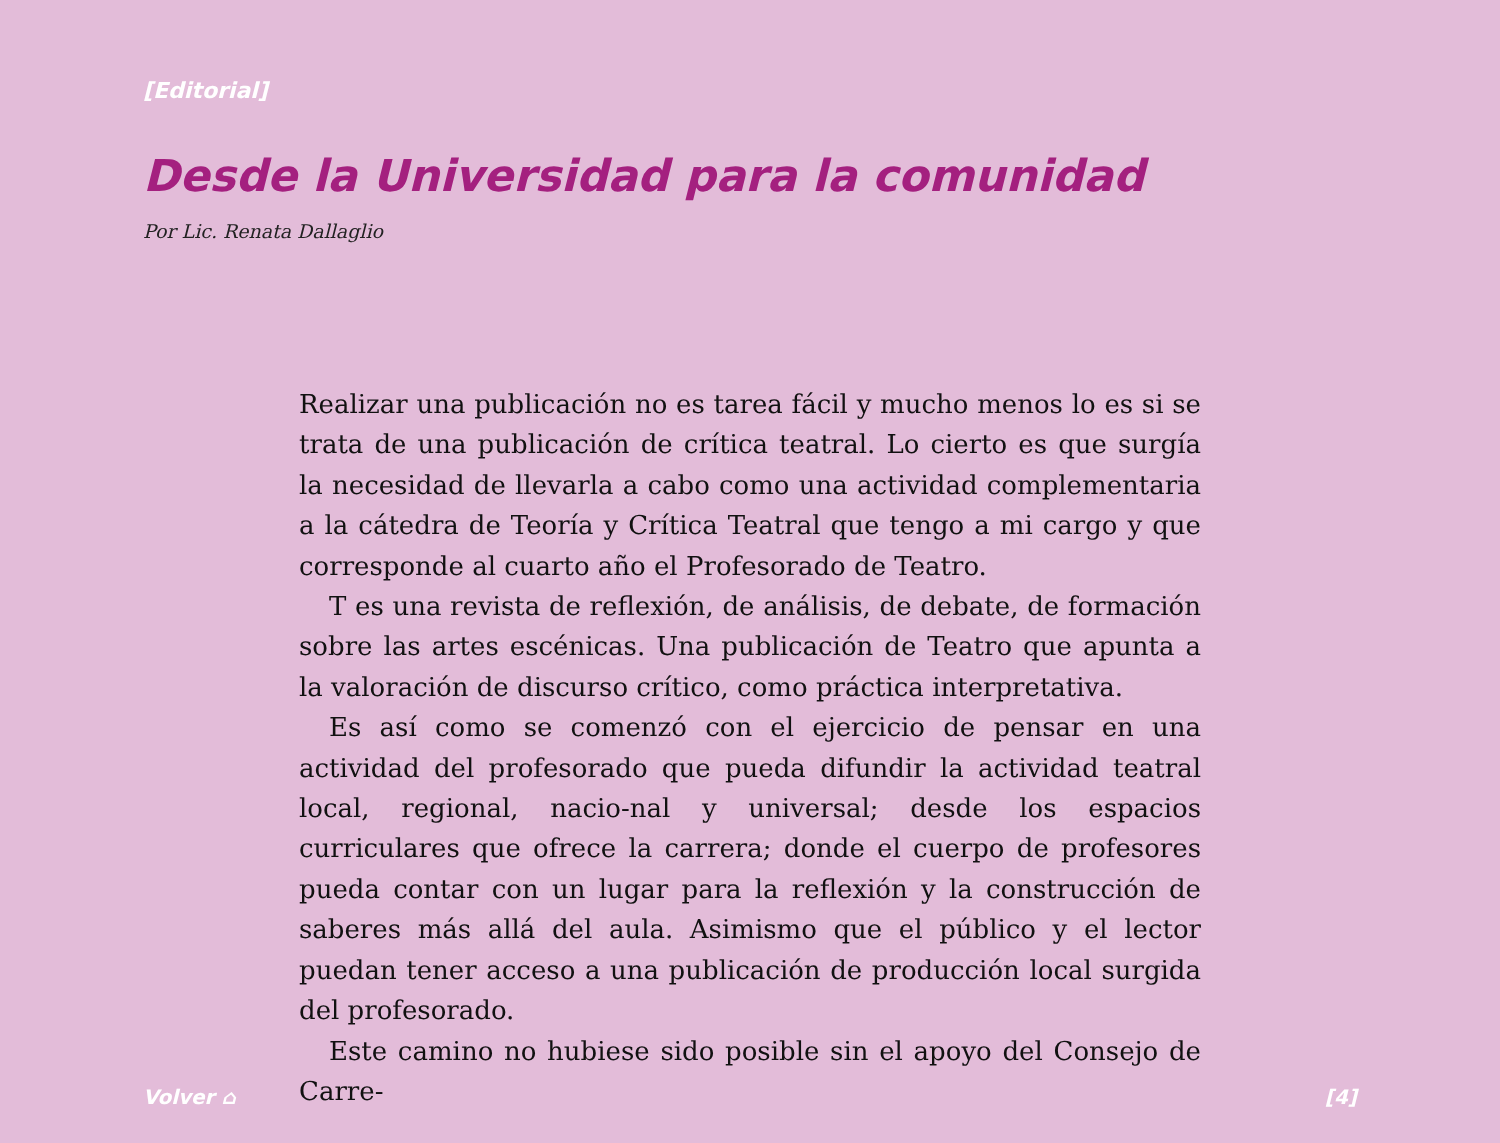[Editorial]
Desde la Universidad para la comunidad
Por Lic. Renata Dallaglio
Realizar una publicación no es tarea fácil y mucho menos lo es si se trata de una publicación de crítica teatral. Lo cierto es que surgía la necesidad de llevarla a cabo como una actividad complementaria a la cátedra de Teoría y Crítica Teatral que tengo a mi cargo y que corresponde al cuarto año el Profesorado de Teatro.
T es una revista de reflexión, de análisis, de debate, de formación sobre las artes escénicas. Una publicación de Teatro que apunta a la valoración de discurso crítico, como práctica interpretativa.
Es así como se comenzó con el ejercicio de pensar en una actividad del profesorado que pueda difundir la actividad teatral local, regional, nacio-nal y universal; desde los espacios curriculares que ofrece la carrera; donde el cuerpo de profesores pueda contar con un lugar para la reflexión y la construcción de saberes más allá del aula. Asimismo que el público y el lector puedan tener acceso a una publicación de producción local surgida del profesorado.
Este camino no hubiese sido posible sin el apoyo del Consejo de Carre-
Volver ⌂ [4]